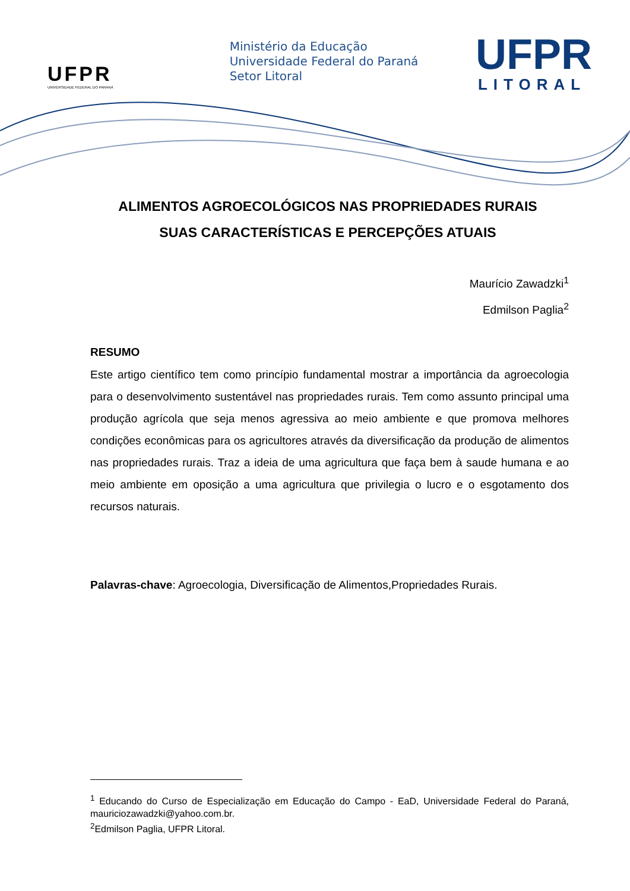UFPR
UNIVERSIDADE FEDERAL DO PARANÁ
Ministério da Educação
Universidade Federal do Paraná
Setor Litoral
UFPR
LITORAL
ALIMENTOS AGROECOLÓGICOS NAS PROPRIEDADES RURAIS
SUAS CARACTERÍSTICAS E PERCEPÇÕES ATUAIS
Maurício Zawadzki<sup>1</sup>
Edmilson Paglia<sup>2</sup>
RESUMO
Este artigo científico tem como princípio fundamental mostrar a importância da agroecologia para o desenvolvimento sustentável nas propriedades rurais. Tem como assunto principal uma produção agrícola que seja menos agressiva ao meio ambiente e que promova melhores condições econômicas para os agricultores através da diversificação da produção de alimentos nas propriedades rurais. Traz a ideia de uma agricultura que faça bem à saude humana e ao meio ambiente em oposição a uma agricultura que privilegia o lucro e o esgotamento dos recursos naturais.
Palavras-chave: Agroecologia, Diversificação de Alimentos,Propriedades Rurais.
<sup>1</sup> Educando do Curso de Especialização em Educação do Campo - EaD, Universidade Federal do Paraná, mauriciozawadzki@yahoo.com.br.
<sup>2</sup> Edmilson Paglia, UFPR Litoral.